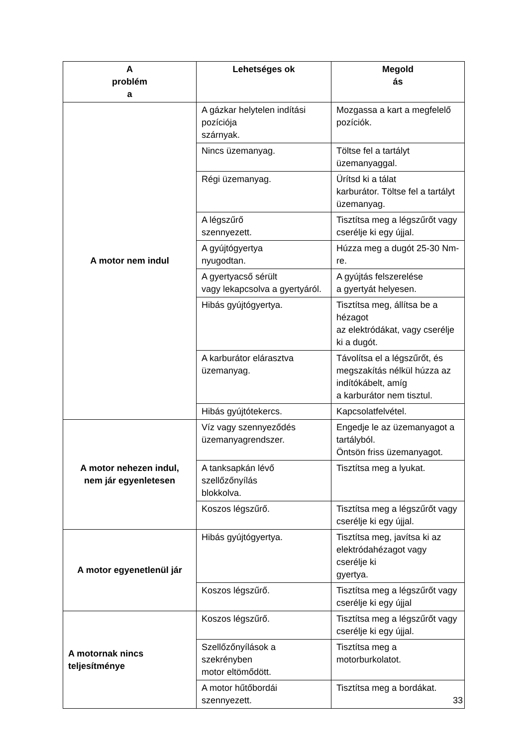| A problém a | Lehetséges ok | Megold ás |
| --- | --- | --- |
| A motor nem indul | A gázkar helytelen indítási pozíciója szárnyak. | Mozgassa a kart a megfelelő pozíciók. |
| | Nincs üzemanyag. | Töltse fel a tartályt üzemanyaggal. |
| | Régi üzemanyag. | Ürítsd ki a tálat karburátor. Töltse fel a tartályt üzemanyag. |
| | A légszűrő szennyezett. | Tisztítsa meg a légszűrőt vagy cserélje ki egy újjal. |
| | A gyújtógyertya nyugodtan. | Húzza meg a dugót 25-30 Nm-re. |
| | A gyertyacső sérült vagy lekapcsolva a gyertyáról. | A gyújtás felszerelése a gyertyát helyesen. |
| | Hibás gyújtógyertya. | Tisztítsa meg, állítsa be a hézagot az elektródákat, vagy cserélje ki a dugót. |
| | A karburátor elárasztva üzemanyag. | Távolítsa el a légszűrőt, és megszakítás nélkül húzza az indítókábelt, amíg a karburátor nem tisztul. |
| | Hibás gyújtótekercs. | Kapcsolatfelvétel. |
| A motor nehezen indul, nem jár egyenletesen | Víz vagy szennyeződés üzemanyagrendszer. | Engedje le az üzemanyagot a tartályból. Öntsön friss üzemanyagot. |
| | A tanksapkán lévő szellőzőnyílás blokkolva. | Tisztítsa meg a lyukat. |
| | Koszos légszűrő. | Tisztítsa meg a légszűrőt vagy cserélje ki egy újjal. |
| A motor egyenetlenül jár | Hibás gyújtógyertya. | Tisztítsa meg, javítsa ki az elektródahézagot vagy cserélje ki gyertya. |
| | Koszos légszűrő. | Tisztítsa meg a légszűrőt vagy cserélje ki egy újjal |
| A motornak nincs teljesítménye | Koszos légszűrő. | Tisztítsa meg a légszűrőt vagy cserélje ki egy újjal. |
| | Szellőzőnyílások a szekrényben motor eltömődött. | Tisztítsa meg a motorburkolatot. |
| | A motor hűtőbordái szennyezett. | Tisztítsa meg a bordákat. |
33